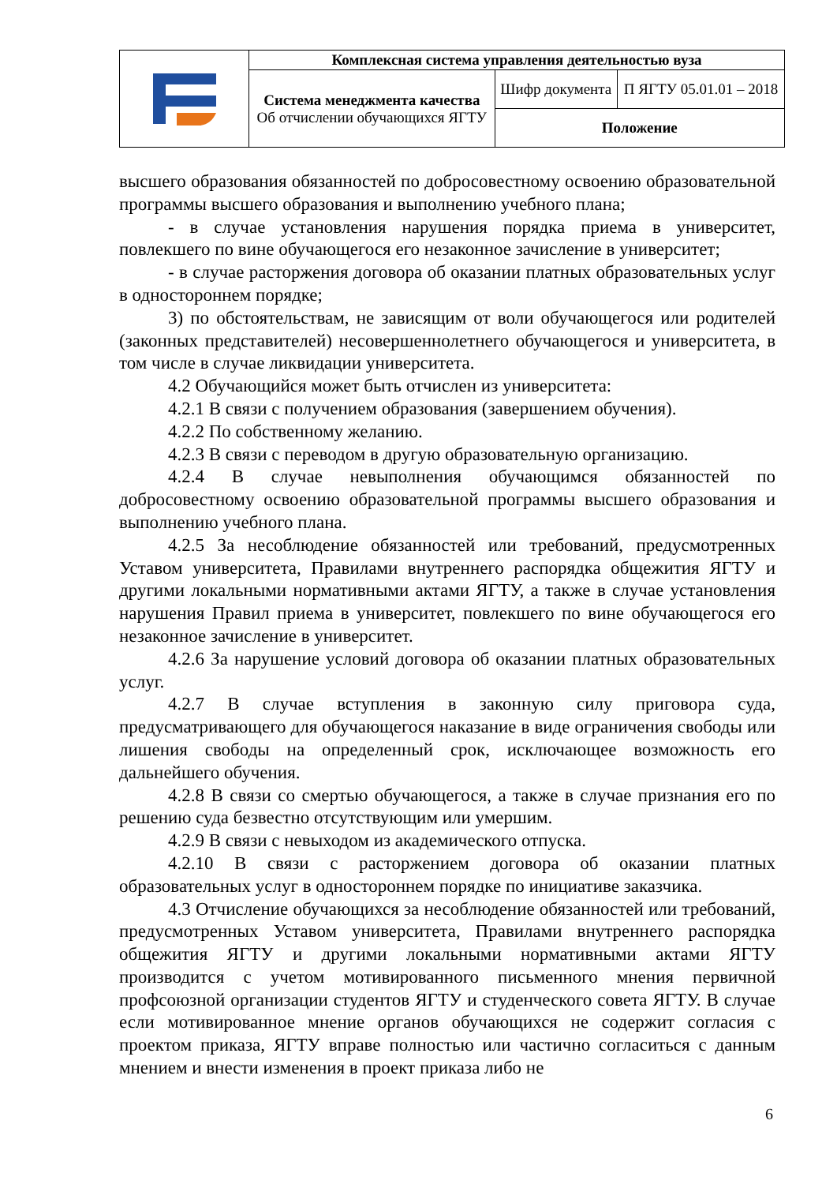| | Комплексная система управления деятельностью вуза | | |
| | Система менеджмента качества Об отчислении обучающихся ЯГТУ | Шифр документа | П ЯГТУ 05.01.01 – 2018 |
| | | Положение | |
высшего образования обязанностей по добросовестному освоению образовательной программы высшего образования и выполнению учебного плана;
- в случае установления нарушения порядка приема в университет, повлекшего по вине обучающегося его незаконное зачисление в университет;
- в случае расторжения договора об оказании платных образовательных услуг в одностороннем порядке;
3) по обстоятельствам, не зависящим от воли обучающегося или родителей (законных представителей) несовершеннолетнего обучающегося и университета, в том числе в случае ликвидации университета.
4.2 Обучающийся может быть отчислен из университета:
4.2.1 В связи с получением образования (завершением обучения).
4.2.2 По собственному желанию.
4.2.3 В связи с переводом в другую образовательную организацию.
4.2.4 В случае невыполнения обучающимся обязанностей по добросовестному освоению образовательной программы высшего образования и выполнению учебного плана.
4.2.5 За несоблюдение обязанностей или требований, предусмотренных Уставом университета, Правилами внутреннего распорядка общежития ЯГТУ и другими локальными нормативными актами ЯГТУ, а также в случае установления нарушения Правил приема в университет, повлекшего по вине обучающегося его незаконное зачисление в университет.
4.2.6 За нарушение условий договора об оказании платных образовательных услуг.
4.2.7 В случае вступления в законную силу приговора суда, предусматривающего для обучающегося наказание в виде ограничения свободы или лишения свободы на определенный срок, исключающее возможность его дальнейшего обучения.
4.2.8 В связи со смертью обучающегося, а также в случае признания его по решению суда безвестно отсутствующим или умершим.
4.2.9 В связи с невыходом из академического отпуска.
4.2.10 В связи с расторжением договора об оказании платных образовательных услуг в одностороннем порядке по инициативе заказчика.
4.3 Отчисление обучающихся за несоблюдение обязанностей или требований, предусмотренных Уставом университета, Правилами внутреннего распорядка общежития ЯГТУ и другими локальными нормативными актами ЯГТУ производится с учетом мотивированного письменного мнения первичной профсоюзной организации студентов ЯГТУ и студенческого совета ЯГТУ. В случае если мотивированное мнение органов обучающихся не содержит согласия с проектом приказа, ЯГТУ вправе полностью или частично согласиться с данным мнением и внести изменения в проект приказа либо не
6